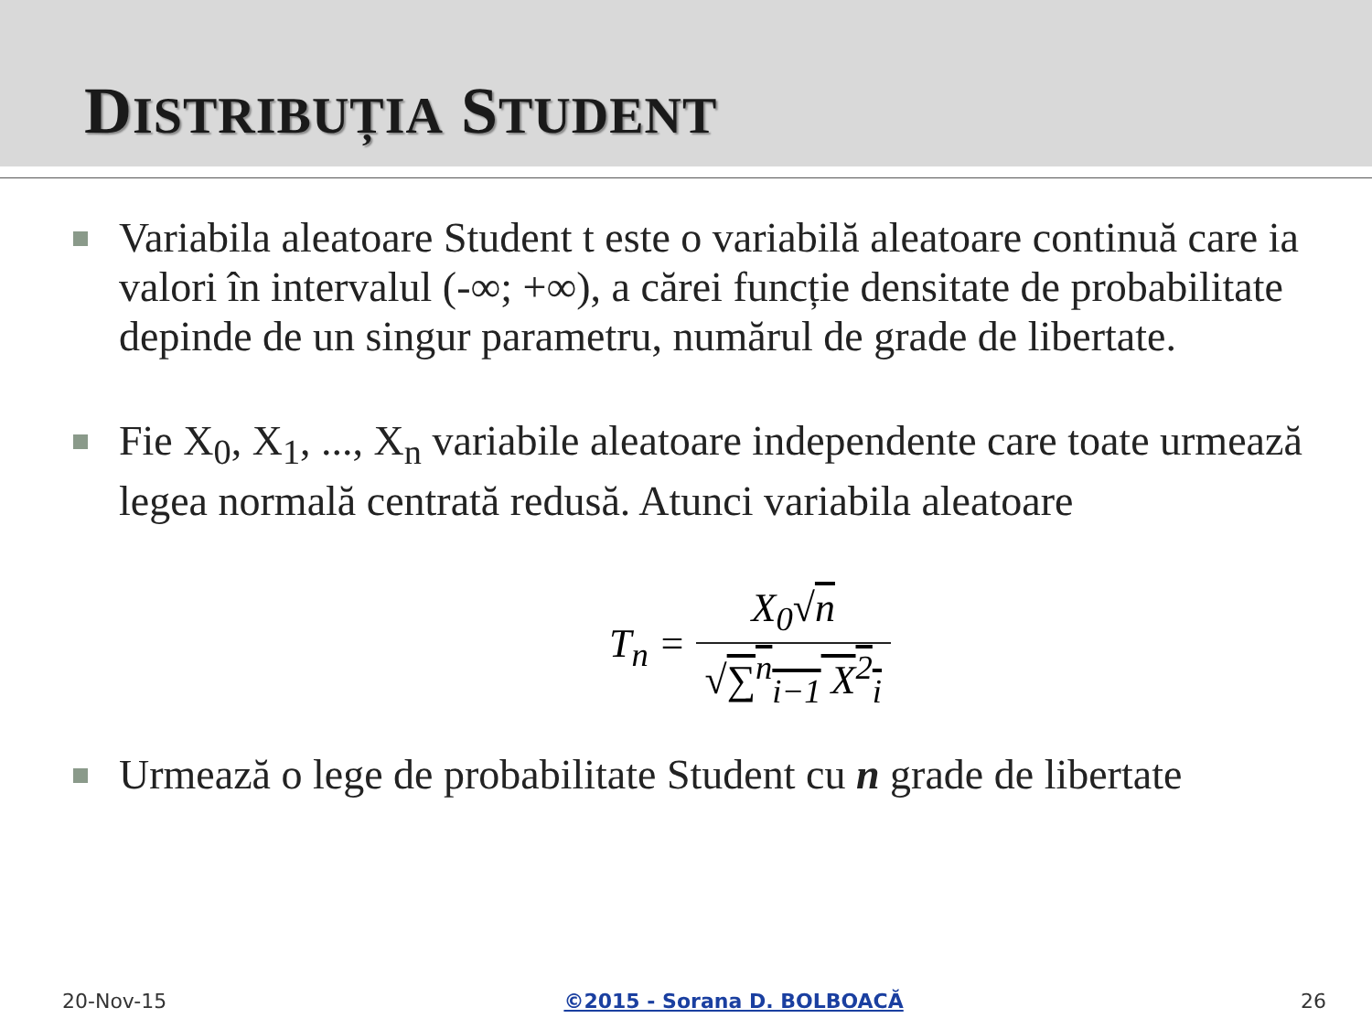DISTRIBUȚIA STUDENT
Variabila aleatoare Student t este o variabilă aleatoare continuă care ia valori în intervalul (-∞; +∞), a cărei funcție densitate de probabilitate depinde de un singur parametru, numărul de grade de libertate.
Fie X<sub>0</sub>, X<sub>1</sub>, ..., X<sub>n</sub> variabile aleatoare independente care toate urmează legea normală centrată redusă. Atunci variabila aleatoare
T<sub>n</sub> =
| X<sub>0</sub>√ n |
| √ ∑<sup>n</sup><sub>i−1</sub> X<sup>2</sup><sub>i</sub> |
Urmează o lege de probabilitate Student cu n grade de libertate
20-Nov-15 ©2015 - Sorana D. BOLBOACĂ 26